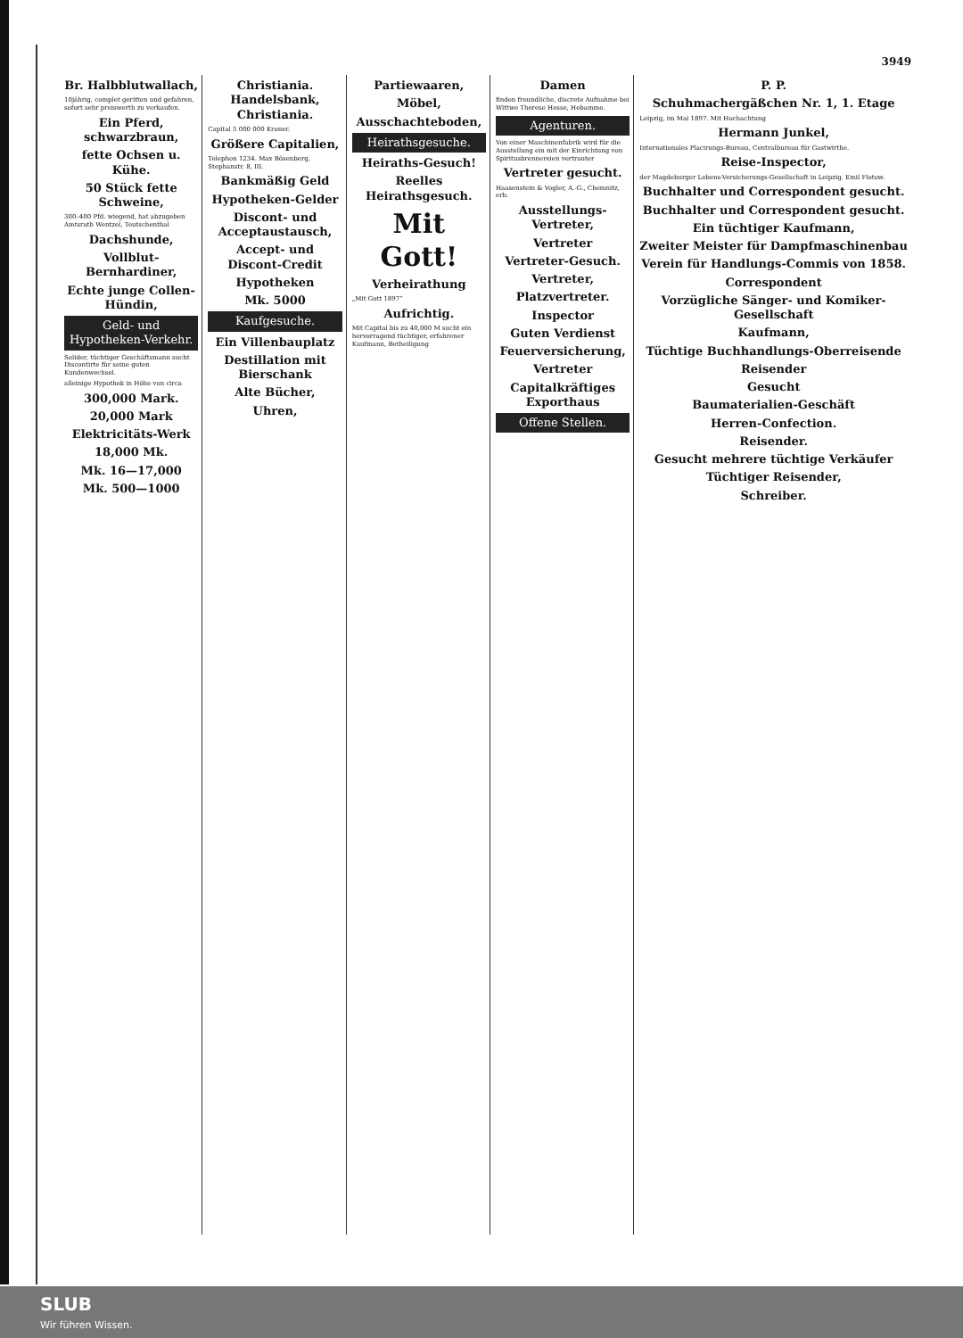3949
Br. Halbblutwallach,
10jährig, complet geritten und gefahren, sofort sehr preiswerth zu verkaufen.
Ein Pferd, schwarzbraun,
fette Ochsen u. Kühe.
50 Stück fette Schweine,
300–400 Pfd. wiegend, hat abzugeben Amtsrath Wentzel, Teutschenthal
Dachshunde,
Vollblut-Bernhardiner,
Echte junge Collen-Hündin,
Geld- und Hypotheken-Verkehr.
Solider, tüchtiger Geschäftsmann sucht Discontirte für seine guten Kundenwechsel.
alleinige Hypothek in Höhe von circa
300,000 Mark.
20,000 Mark
Elektricitäts-Werk
18,000 Mk.
Mk. 16—17,000
Mk. 500—1000
Christiania. Handelsbank, Christiania.
Capital 5 000 000 Kroner.
Größere Capitalien,
Telephon 1234. Max Bösenberg, Stephanstr. 8, III.
Bankmäßig Geld
Hypotheken-Gelder
Discont- und Acceptaustausch,
Accept- und Discont-Credit
Hypotheken
Mk. 5000
Kaufgesuche.
Ein Villenbauplatz
Destillation mit Bierschank
Alte Bücher,
Uhren,
Partiewaaren,
Möbel,
Ausschachteboden,
Heirathsgesuche.
Heiraths-Gesuch!
Reelles Heirathsgesuch.
Mit Gott!
Verheirathung
„Mit Gott 1897“
Aufrichtig.
Mit Capital bis zu 40,000 M sucht ein hervorragend tüchtiger, erfahrener Kaufmann, Betheiligung
Damen
finden freundliche, discrete Aufnahme bei Wittwe Therese Hesse, Hebamme.
Agenturen.
Von einer Maschinenfabrik wird für die Ausstellung ein mit der Einrichtung von Spiritusbrennereien vertrauter
Vertreter gesucht.
Haasenstein & Vogler, A.-G., Chemnitz, erb.
Ausstellungs-Vertreter,
Vertreter
Vertreter-Gesuch.
Vertreter,
Platzvertreter.
Inspector
Guten Verdienst
Feuerversicherung,
Vertreter
Capitalkräftiges Exporthaus
Offene Stellen.
P. P.
Schuhmachergäßchen Nr. 1, 1. Etage
Leipzig, im Mai 1897. Mit Hochachtung
Hermann Junkel,
Internationales Placirungs-Bureau, Centralbureau für Gastwirthe.
Reise-Inspector,
der Magdeburger Lebens-Versicherungs-Gesellschaft in Leipzig. Emil Flotow.
Buchhalter und Correspondent gesucht.
Buchhalter und Correspondent gesucht.
Ein tüchtiger Kaufmann,
Zweiter Meister für Dampfmaschinenbau
Verein für Handlungs-Commis von 1858.
Correspondent
Vorzügliche Sänger- und Komiker-Gesellschaft
Kaufmann,
Tüchtige Buchhandlungs-Oberreisende
Reisender
Gesucht
Baumaterialien-Geschäft
Herren-Confection.
Reisender.
Gesucht mehrere tüchtige Verkäufer
Tüchtiger Reisender,
Schreiber.
SLUB
Wir führen Wissen.